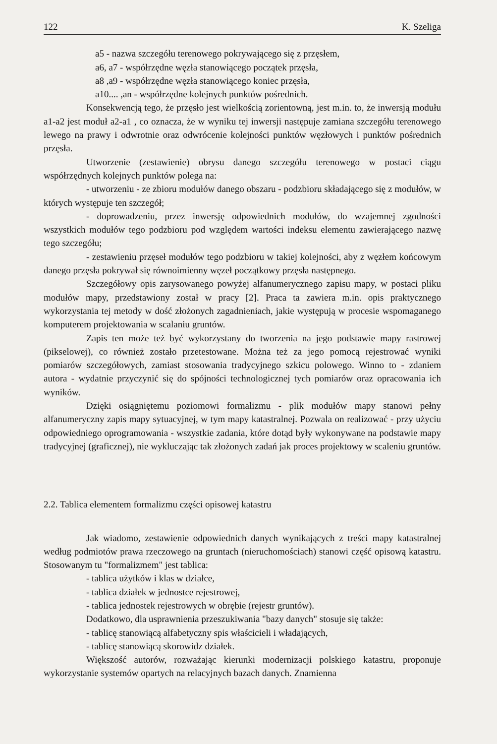122 K. Szeliga
a5 - nazwa szczegółu terenowego pokrywającego się z przęsłem,
a6, a7 - współrzędne węzła stanowiącego początek przęsła,
a8 ,a9 - współrzędne węzła stanowiącego koniec przęsła,
a10.... ,an - współrzędne kolejnych punktów pośrednich.
Konsekwencją tego, że przęsło jest wielkością zorientowną, jest m.in. to, że inwersją modułu a1-a2 jest moduł a2-a1 , co oznacza, że w wyniku tej inwersji następuje zamiana szczegółu terenowego lewego na prawy i odwrotnie oraz odwrócenie kolejności punktów węzłowych i punktów pośrednich przęsła.
Utworzenie (zestawienie) obrysu danego szczegółu terenowego w postaci ciągu współrzędnych kolejnych punktów polega na:
- utworzeniu - ze zbioru modułów danego obszaru - podzbioru składającego się z modułów, w których występuje ten szczegół;
- doprowadzeniu, przez inwersję odpowiednich modułów, do wzajemnej zgodności wszystkich modułów tego podzbioru pod względem wartości indeksu elementu zawierającego nazwę tego szczegółu;
- zestawieniu przęseł modułów tego podzbioru w takiej kolejności, aby z węzłem końcowym danego przęsła pokrywał się równoimienny węzeł początkowy przęsła następnego.
Szczegółowy opis zarysowanego powyżej alfanumerycznego zapisu mapy, w postaci pliku modułów mapy, przedstawiony został w pracy [2]. Praca ta zawiera m.in. opis praktycznego wykorzystania tej metody w dość złożonych zagadnieniach, jakie występują w procesie wspomaganego komputerem projektowania w scalaniu gruntów.
Zapis ten może też być wykorzystany do tworzenia na jego podstawie mapy rastrowej (pikselowej), co również zostało przetestowane. Można też za jego pomocą rejestrować wyniki pomiarów szczegółowych, zamiast stosowania tradycyjnego szkicu polowego. Winno to - zdaniem autora - wydatnie przyczynić się do spójności technologicznej tych pomiarów oraz opracowania ich wyników.
Dzięki osiągniętemu poziomowi formalizmu - plik modułów mapy stanowi pełny alfanumeryczny zapis mapy sytuacyjnej, w tym mapy katastralnej. Pozwala on realizować - przy użyciu odpowiedniego oprogramowania - wszystkie zadania, które dotąd były wykonywane na podstawie mapy tradycyjnej (graficznej), nie wykluczając tak złożonych zadań jak proces projektowy w scaleniu gruntów.
2.2. Tablica elementem formalizmu części opisowej katastru
Jak wiadomo, zestawienie odpowiednich danych wynikających z treści mapy katastralnej według podmiotów prawa rzeczowego na gruntach (nieruchomościach) stanowi część opisową katastru. Stosowanym tu "formalizmem" jest tablica:
- tablica użytków i klas w działce,
- tablica działek w jednostce rejestrowej,
- tablica jednostek rejestrowych w obrębie (rejestr gruntów).
Dodatkowo, dla usprawnienia przeszukiwania "bazy danych" stosuje się także:
- tablicę stanowiącą alfabetyczny spis właścicieli i władających,
- tablicę stanowiącą skorowidz działek.
Większość autorów, rozważając kierunki modernizacji polskiego katastru, proponuje wykorzystanie systemów opartych na relacyjnych bazach danych. Znamienna